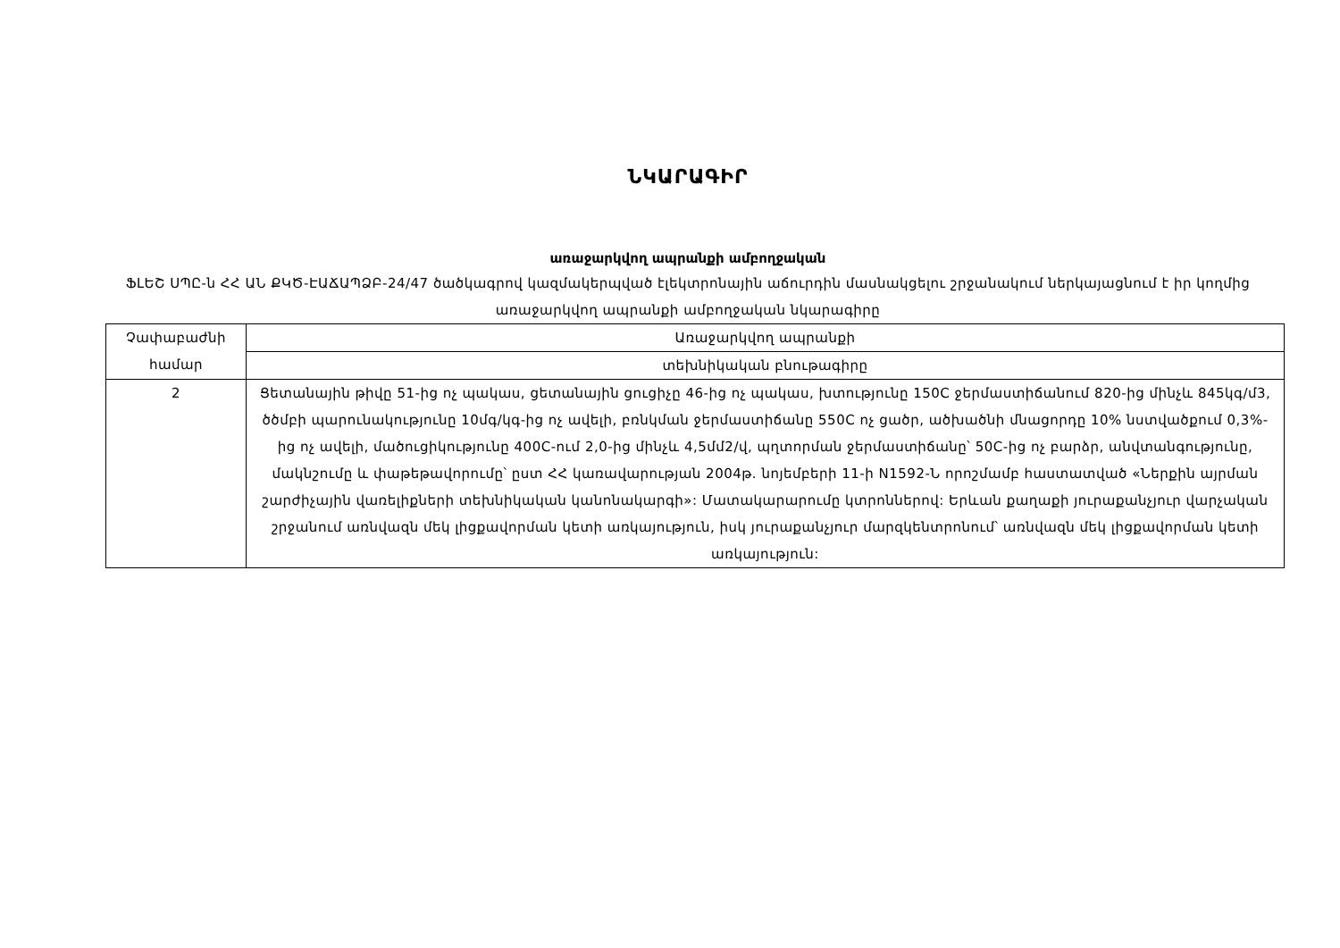ՆԿԱՐԱԳԻՐ
առաջարկվող ապրանքի ամբողջական
ՖԼԵՇ ՍՊԸ-ն ՀՀ ԱՆ ՔԿԾ-ԷԱՃԱՊՁԲ-24/47 ծածկագրով կազմակերպված էլեկտրոնային աճուրդին մասնակցելու շրջանակում ներկայացնում է իր կողմից առաջարկվող ապրանքի ամբողջական նկարագիրը
| Չափաբաժնի համար | Առաջարկվող ապրանքի |
| | տեխնիկական բնութագիրը |
| 2 | Ցետանային թիվը 51-ից ոչ պակաս, ցետանային ցուցիչը 46-ից ոչ պակաս, խտությունը 150C ջերմաստիճանում 820-ից մինչև 845կգ/մ3, ծծմբի պարունակությունը 10մգ/կգ-ից ոչ ավելի, բռնկման ջերմաստիճանը 550C ոչ ցածր, ածխածնի մնացորդը 10% նստվածքում 0,3%-ից ոչ ավելի, մածուցիկությունը 400C-ում 2,0-ից մինչև 4,5մմ2/վ, պղտորման ջերմաստիճանը՝ 50C-ից ոչ բարձր, անվտանգությունը, մակնշումը և փաթեթավորումը՝ ըստ ՀՀ կառավարության 2004թ. նոյեմբերի 11-ի N1592-Ն որոշմամբ հաստատված «Ներքին այրման շարժիչային վառելիքների տեխնիկական կանոնակարգի»: Մատակարարումը կտրոններով: Երևան քաղաքի յուրաքանչյուր վարչական շրջանում առնվազն մեկ լիցքավորման կետի առկայություն, իսկ յուրաքանչյուր մարզկենտրոնում՝ առնվազն մեկ լիցքավորման կետի առկայություն: |